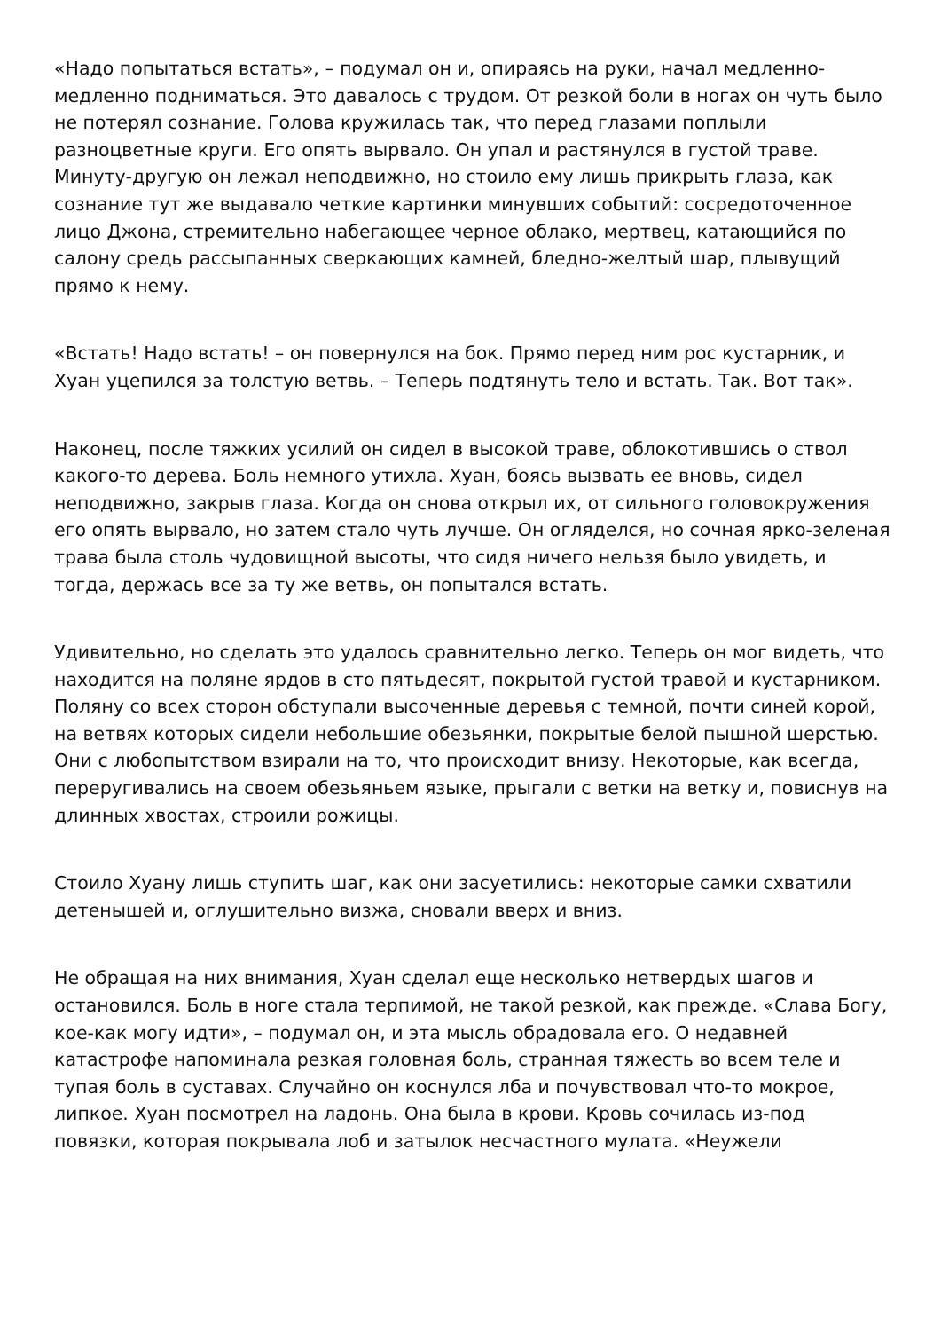«Надо попытаться встать», – подумал он и, опираясь на руки, начал медленно-медленно подниматься. Это давалось с трудом. От резкой боли в ногах он чуть было не потерял сознание. Голова кружилась так, что перед глазами поплыли разноцветные круги. Его опять вырвало. Он упал и растянулся в густой траве. Минуту-другую он лежал неподвижно, но стоило ему лишь прикрыть глаза, как сознание тут же выдавало четкие картинки минувших событий: сосредоточенное лицо Джона, стремительно набегающее черное облако, мертвец, катающийся по салону средь рассыпанных сверкающих камней, бледно-желтый шар, плывущий прямо к нему.
«Встать! Надо встать! – он повернулся на бок. Прямо перед ним рос кустарник, и Хуан уцепился за толстую ветвь. – Теперь подтянуть тело и встать. Так. Вот так».
Наконец, после тяжких усилий он сидел в высокой траве, облокотившись о ствол какого-то дерева. Боль немного утихла. Хуан, боясь вызвать ее вновь, сидел неподвижно, закрыв глаза. Когда он снова открыл их, от сильного головокружения его опять вырвало, но затем стало чуть лучше. Он огляделся, но сочная ярко-зеленая трава была столь чудовищной высоты, что сидя ничего нельзя было увидеть, и тогда, держась все за ту же ветвь, он попытался встать.
Удивительно, но сделать это удалось сравнительно легко. Теперь он мог видеть, что находится на поляне ярдов в сто пятьдесят, покрытой густой травой и кустарником. Поляну со всех сторон обступали высоченные деревья с темной, почти синей корой, на ветвях которых сидели небольшие обезьянки, покрытые белой пышной шерстью. Они с любопытством взирали на то, что происходит внизу. Некоторые, как всегда, переругивались на своем обезьяньем языке, прыгали с ветки на ветку и, повиснув на длинных хвостах, строили рожицы.
Стоило Хуану лишь ступить шаг, как они засуетились: некоторые самки схватили детенышей и, оглушительно визжа, сновали вверх и вниз.
Не обращая на них внимания, Хуан сделал еще несколько нетвердых шагов и остановился. Боль в ноге стала терпимой, не такой резкой, как прежде. «Слава Богу, кое-как могу идти», – подумал он, и эта мысль обрадовала его. О недавней катастрофе напоминала резкая головная боль, странная тяжесть во всем теле и тупая боль в суставах. Случайно он коснулся лба и почувствовал что-то мокрое, липкое. Хуан посмотрел на ладонь. Она была в крови. Кровь сочилась из-под повязки, которая покрывала лоб и затылок несчастного мулата. «Неужели